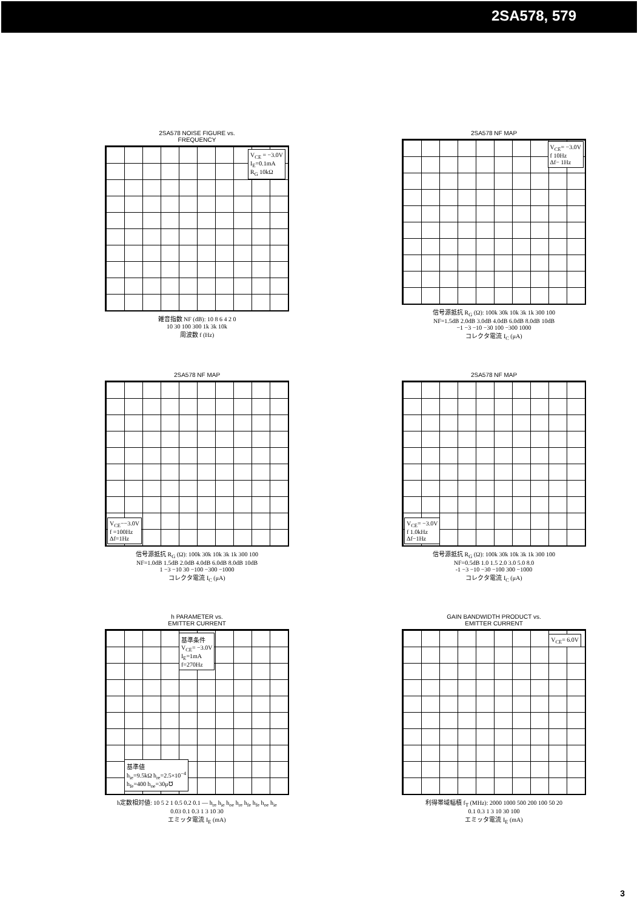2SA578, 579
2SA578 NOISE FIGURE vs.
FREQUENCY
V<sub>CE</sub> = −3.0V
I<sub>E</sub>=0.1mA
R<sub>G</sub> 10kΩ
雑音指数 NF (dB): 10 8 6 4 2 0
10 30 100 300 1k 3k 10k
周波数 f (Hz)
2SA578 NF MAP
V<sub>CE</sub>= −3.0V
f 10Hz
Δf− 1Hz
信号源抵抗 R<sub>G</sub> (Ω): 100k 30k 10k 3k 1k 300 100
NF=1.5dB 2.0dB 3.0dB 4.0dB 6.0dB 8.0dB 10dB
−1 −3 −10 −30 100 −300 1000
コレクタ電流 I<sub>C</sub> (μA)
2SA578 NF MAP
V<sub>CE</sub>−−3.0V
f =100Hz
Δf=1Hz
信号源抵抗 R<sub>G</sub> (Ω): 100k 30k 10k 3k 1k 300 100
NF=1.0dB 1.5dB 2.0dB 4.0dB 6.0dB 8.0dB 10dB
1 −3 −10 30 −100 −300 −1000
コレクタ電流 I<sub>C</sub> (μA)
2SA578 NF MAP
V<sub>CE</sub>= −3.0V
f 1.0kHz
Δf−1Hz
信号源抵抗 R<sub>G</sub> (Ω): 100k 30k 10k 3k 1k 300 100
NF=0.5dB 1.0 1.5 2.0 3.0 5.0 8.0
-1 −3 −10 −30 −100 300 −1000
コレクタ電流 I<sub>C</sub> (μA)
h PARAMETER vs.
EMITTER CURRENT
基準条件
V<sub>CE</sub>= −3.0V
I<sub>E</sub>=1mA
f=270Hz
基準値
h<sub>ie</sub>=9.5kΩ h<sub>re</sub>=2.5×10<sup>−4</sup>
h<sub>fe</sub>=400 h<sub>oe</sub>=30μ℧
h定数相対値: 10 5 2 1 0.5 0.2 0.1 — h<sub>re</sub> h<sub>ie</sub> h<sub>oe</sub> h<sub>re</sub> h<sub>fe</sub> h<sub>fe</sub> h<sub>oe</sub> h<sub>ie</sub>
0.03 0.1 0.3 1 3 10 30
エミッタ電流 I<sub>E</sub> (mA)
GAIN BANDWIDTH PRODUCT vs.
EMITTER CURRENT
V<sub>CE</sub>= 6.0V
利得帯域幅積 f<sub>T</sub> (MHz): 2000 1000 500 200 100 50 20
0.1 0.3 1 3 10 30 100
エミッタ電流 I<sub>E</sub> (mA)
3